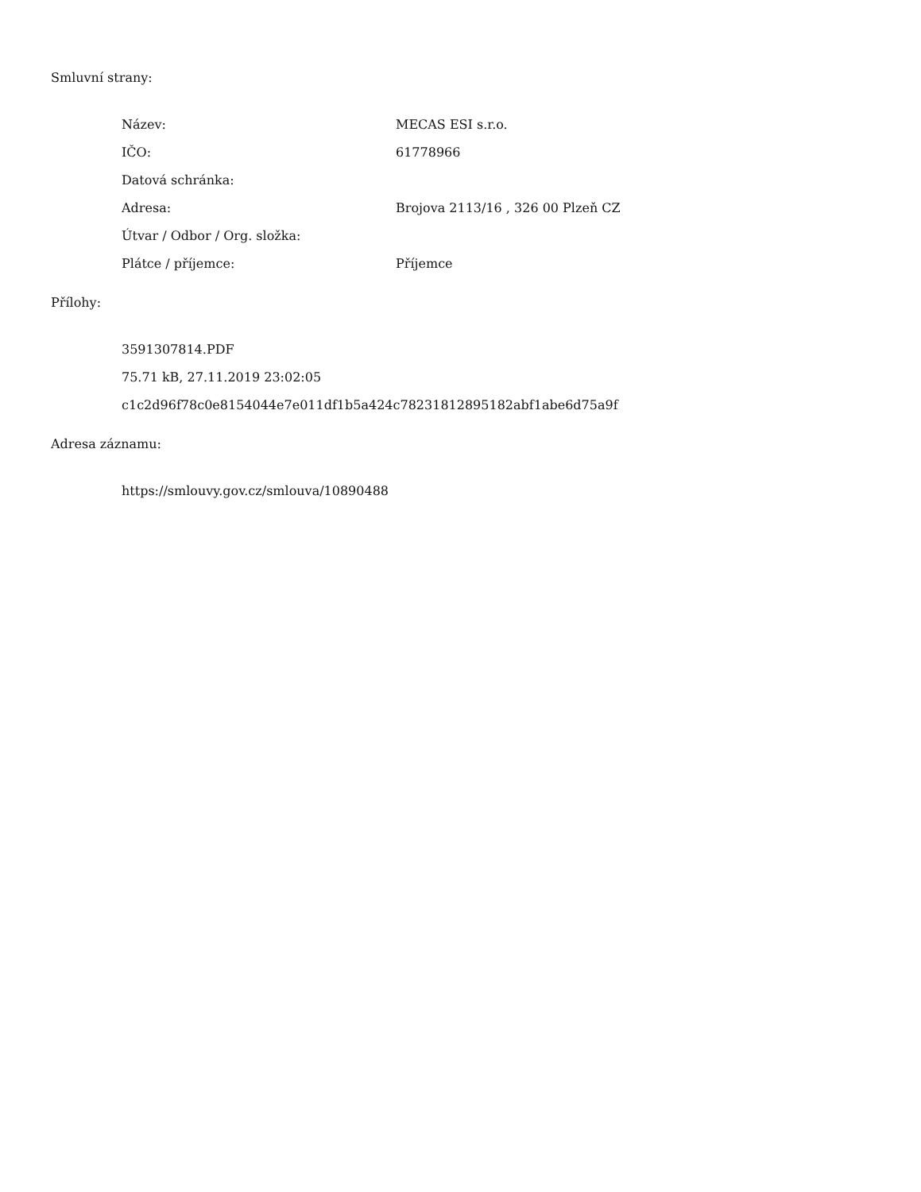Smluvní strany:
| Název: | MECAS ESI s.r.o. |
| IČO: | 61778966 |
| Datová schránka: | |
| Adresa: | Brojova 2113/16 , 326 00 Plzeň CZ |
| Útvar / Odbor / Org. složka: | |
| Plátce / příjemce: | Příjemce |
Přílohy:
3591307814.PDF
75.71 kB, 27.11.2019 23:02:05
c1c2d96f78c0e8154044e7e011df1b5a424c78231812895182abf1abe6d75a9f
Adresa záznamu:
https://smlouvy.gov.cz/smlouva/10890488